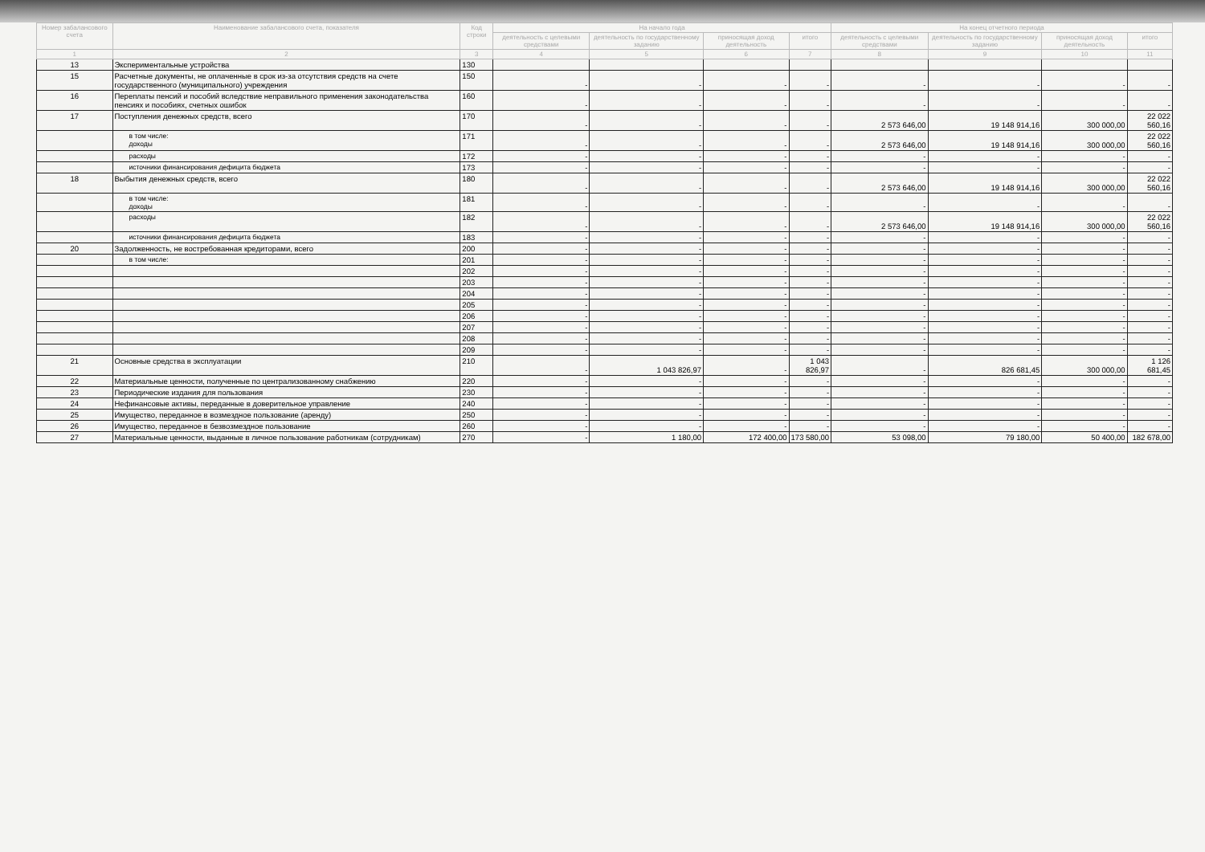| Номер забалансового счета | Наименование забалансового счета, показателя | Код строки | На начало года | | | | На конец отчетного периода | | | |
| --- | --- | --- | --- | --- | --- | --- | --- | --- | --- | --- |
| | | | деятельность с целевыми средствами | деятельность по государственному заданию | приносящая доход деятельность | итого | деятельность с целевыми средствами | деятельность по государственному заданию | приносящая доход деятельность | итого |
| 1 | 2 | 3 | 4 | 5 | 6 | 7 | 8 | 9 | 10 | 11 |
| 13 | Экспериментальные устройства | 130 | | | | | | | | |
| 15 | Расчетные документы, не оплаченные в срок из-за отсутствия средств на счете государственного (муниципального) учреждения | 150 | - | - | - | - | - | - | - | - |
| 16 | Переплаты пенсий и пособий вследствие неправильного применения законодательства пенсиях и пособиях, счетных ошибок | 160 | - | - | - | - | - | - | - | - |
| 17 | Поступления денежных средств, всего | 170 | - | - | - | - | 2 573 646,00 | 19 148 914,16 | 300 000,00 | 22 022 560,16 |
| | в том числе: доходы | 171 | - | - | - | - | 2 573 646,00 | 19 148 914,16 | 300 000,00 | 22 022 560,16 |
| | расходы | 172 | - | - | - | - | - | - | - | - |
| | источники финансирования дефицита бюджета | 173 | - | - | - | - | - | - | - | - |
| 18 | Выбытия денежных средств, всего | 180 | - | - | - | - | 2 573 646,00 | 19 148 914,16 | 300 000,00 | 22 022 560,16 |
| | в том числе: доходы | 181 | - | - | - | - | - | - | - | - |
| | расходы | 182 | - | - | - | - | 2 573 646,00 | 19 148 914,16 | 300 000,00 | 22 022 560,16 |
| | источники финансирования дефицита бюджета | 183 | - | - | - | - | - | - | - | - |
| 20 | Задолженность, не востребованная кредиторами, всего | 200 | - | - | - | - | - | - | - | - |
| | в том числе: | 201 | - | - | - | - | - | - | - | - |
| | | 202 | - | - | - | - | - | - | - | - |
| | | 203 | - | - | - | - | - | - | - | - |
| | | 204 | - | - | - | - | - | - | - | - |
| | | 205 | - | - | - | - | - | - | - | - |
| | | 206 | - | - | - | - | - | - | - | - |
| | | 207 | - | - | - | - | - | - | - | - |
| | | 208 | - | - | - | - | - | - | - | - |
| | | 209 | - | - | - | - | - | - | - | - |
| 21 | Основные средства в эксплуатации | 210 | - | 1 043 826,97 | - | 1 043 826,97 | - | 826 681,45 | 300 000,00 | 1 126 681,45 |
| 22 | Материальные ценности, полученные по централизованному снабжению | 220 | - | - | - | - | - | - | - | - |
| 23 | Периодические издания для пользования | 230 | - | - | - | - | - | - | - | - |
| 24 | Нефинансовые активы, переданные в доверительное управление | 240 | - | - | - | - | - | - | - | - |
| 25 | Имущество, переданное в возмездное пользование (аренду) | 250 | - | - | - | - | - | - | - | - |
| 26 | Имущество, переданное в безвозмездное пользование | 260 | - | - | - | - | - | - | - | - |
| 27 | Материальные ценности, выданные в личное пользование работникам (сотрудникам) | 270 | - | 1 180,00 | 172 400,00 | 173 580,00 | 53 098,00 | 79 180,00 | 50 400,00 | 182 678,00 |